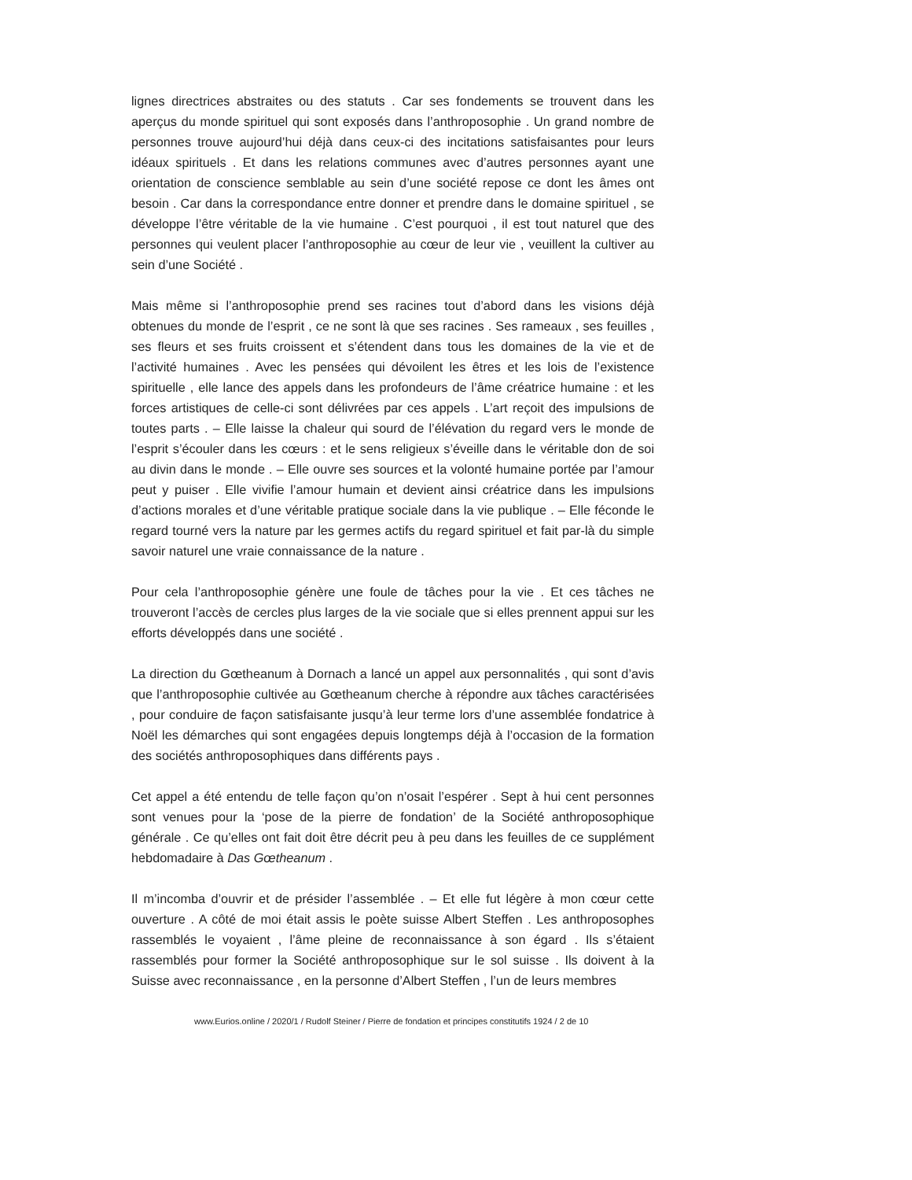lignes directrices abstraites ou des statuts . Car ses fondements se trouvent dans les aperçus du monde spirituel qui sont exposés dans l’anthroposophie . Un grand nombre de personnes trouve aujourd’hui déjà dans ceux-ci des incitations satisfaisantes pour leurs idéaux spirituels . Et dans les relations communes avec d’autres personnes ayant une orientation de conscience semblable au sein d’une société repose ce dont les âmes ont besoin . Car dans la correspondance entre donner et prendre dans le domaine spirituel , se développe l’être véritable de la vie humaine . C’est pourquoi , il est tout naturel que des personnes qui veulent placer l’anthroposophie au cœur de leur vie , veuillent la cultiver au sein d’une Société .
Mais même si l’anthroposophie prend ses racines tout d’abord dans les visions déjà obtenues du monde de l’esprit , ce ne sont là que ses racines . Ses rameaux , ses feuilles , ses fleurs et ses fruits croissent et s’étendent dans tous les domaines de la vie et de l’activité humaines . Avec les pensées qui dévoilent les êtres et les lois de l’existence spirituelle , elle lance des appels dans les profondeurs de l’âme créatrice humaine : et les forces artistiques de celle-ci sont délivrées par ces appels . L’art reçoit des impulsions de toutes parts . – Elle laisse la chaleur qui sourd de l’élévation du regard vers le monde de l’esprit s’écouler dans les cœurs : et le sens religieux s’éveille dans le véritable don de soi au divin dans le monde . – Elle ouvre ses sources et la volonté humaine portée par l’amour peut y puiser . Elle vivifie l’amour humain et devient ainsi créatrice dans les impulsions d’actions morales et d’une véritable pratique sociale dans la vie publique . – Elle féconde le regard tourné vers la nature par les germes actifs du regard spirituel et fait par-là du simple savoir naturel une vraie connaissance de la nature .
Pour cela l’anthroposophie génère une foule de tâches pour la vie . Et ces tâches ne trouveront l’accès de cercles plus larges de la vie sociale que si elles prennent appui sur les efforts développés dans une société .
La direction du Gœtheanum à Dornach a lancé un appel aux personnalités , qui sont d’avis que l’anthroposophie cultivée au Gœtheanum cherche à répondre aux tâches caractérisées , pour conduire de façon satisfaisante jusqu’à leur terme lors d’une assemblée fondatrice à Noël les démarches qui sont engagées depuis longtemps déjà à l’occasion de la formation des sociétés anthroposophiques dans différents pays .
Cet appel a été entendu de telle façon qu’on n’osait l’espérer . Sept à hui cent personnes sont venues pour la ‘pose de la pierre de fondation’ de la Société anthroposophique générale . Ce qu’elles ont fait doit être décrit peu à peu dans les feuilles de ce supplément hebdomadaire à Das Gœtheanum .
Il m’incomba d’ouvrir et de présider l’assemblée . – Et elle fut légère à mon cœur cette ouverture . A côté de moi était assis le poète suisse Albert Steffen . Les anthroposophes rassemblés le voyaient , l’âme pleine de reconnaissance à son égard . Ils s’étaient rassemblés pour former la Société anthroposophique sur le sol suisse . Ils doivent à la Suisse avec reconnaissance , en la personne d’Albert Steffen , l’un de leurs membres
www.Eurios.online / 2020/1 / Rudolf Steiner / Pierre de fondation et principes constitutifs 1924 / 2 de 10